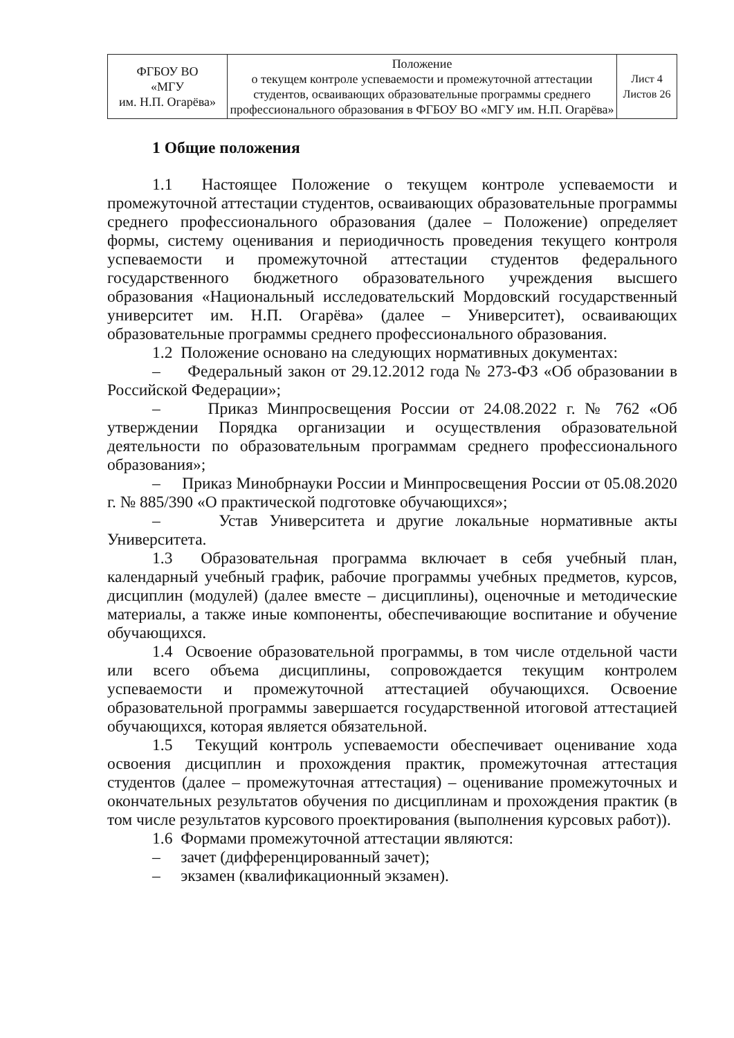| ФГБОУ ВО «МГУ им. Н.П. Огарёва» | Положение о текущем контроле успеваемости и промежуточной аттестации студентов, осваивающих образовательные программы среднего профессионального образования в ФГБОУ ВО «МГУ им. Н.П. Огарёва» | Лист 4 Листов 26 |
1 Общие положения
1.1 Настоящее Положение о текущем контроле успеваемости и промежуточной аттестации студентов, осваивающих образовательные программы среднего профессионального образования (далее – Положение) определяет формы, систему оценивания и периодичность проведения текущего контроля успеваемости и промежуточной аттестации студентов федерального государственного бюджетного образовательного учреждения высшего образования «Национальный исследовательский Мордовский государственный университет им. Н.П. Огарёва» (далее – Университет), осваивающих образовательные программы среднего профессионального образования.
1.2 Положение основано на следующих нормативных документах:
– Федеральный закон от 29.12.2012 года № 273-ФЗ «Об образовании в Российской Федерации»;
– Приказ Минпросвещения России от 24.08.2022 г. № 762 «Об утверждении Порядка организации и осуществления образовательной деятельности по образовательным программам среднего профессионального образования»;
– Приказ Минобрнауки России и Минпросвещения России от 05.08.2020 г. № 885/390 «О практической подготовке обучающихся»;
– Устав Университета и другие локальные нормативные акты Университета.
1.3 Образовательная программа включает в себя учебный план, календарный учебный график, рабочие программы учебных предметов, курсов, дисциплин (модулей) (далее вместе – дисциплины), оценочные и методические материалы, а также иные компоненты, обеспечивающие воспитание и обучение обучающихся.
1.4 Освоение образовательной программы, в том числе отдельной части или всего объема дисциплины, сопровождается текущим контролем успеваемости и промежуточной аттестацией обучающихся. Освоение образовательной программы завершается государственной итоговой аттестацией обучающихся, которая является обязательной.
1.5 Текущий контроль успеваемости обеспечивает оценивание хода освоения дисциплин и прохождения практик, промежуточная аттестация студентов (далее – промежуточная аттестация) – оценивание промежуточных и окончательных результатов обучения по дисциплинам и прохождения практик (в том числе результатов курсового проектирования (выполнения курсовых работ)).
1.6 Формами промежуточной аттестации являются:
– зачет (дифференцированный зачет);
– экзамен (квалификационный экзамен).